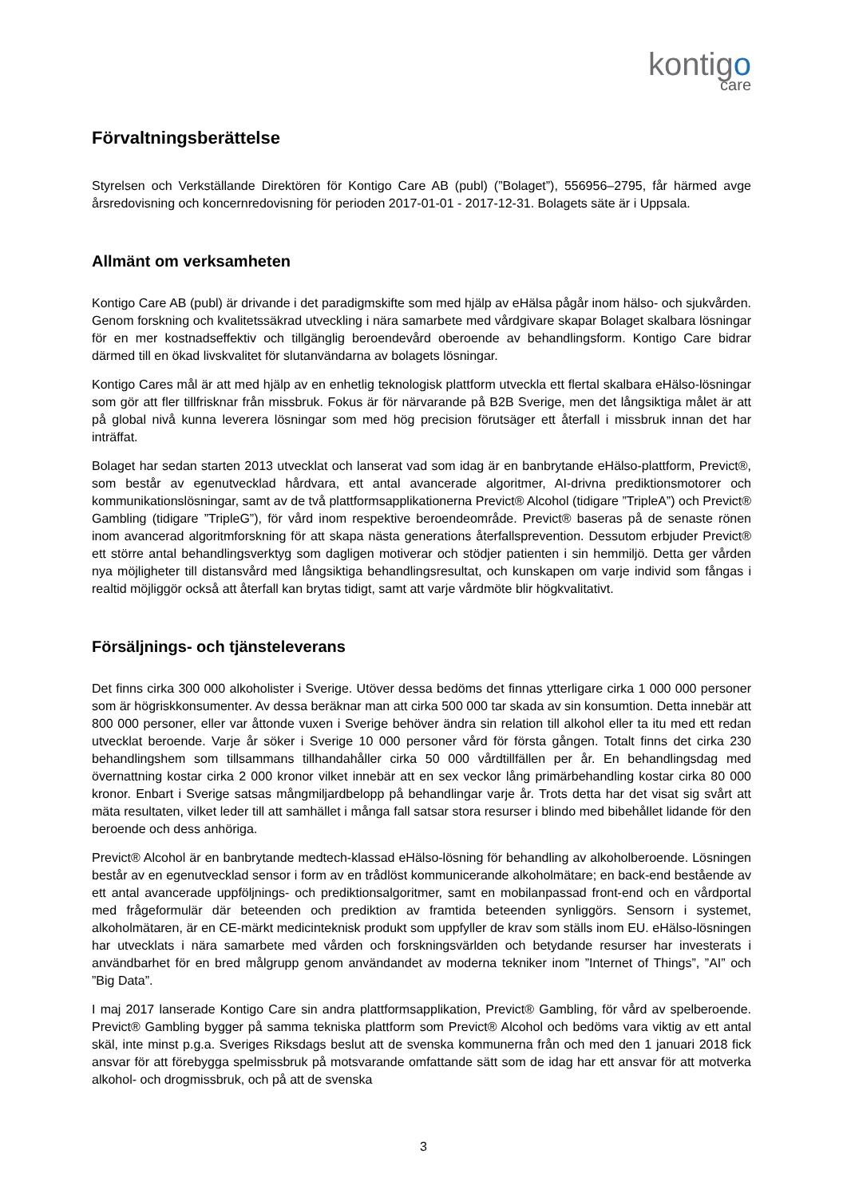kontigo
care
Förvaltningsberättelse
Styrelsen och Verkställande Direktören för Kontigo Care AB (publ) (”Bolaget”), 556956–2795, får härmed avge årsredovisning och koncernredovisning för perioden 2017-01-01 - 2017-12-31. Bolagets säte är i Uppsala.
Allmänt om verksamheten
Kontigo Care AB (publ) är drivande i det paradigmskifte som med hjälp av eHälsa pågår inom hälso- och sjukvården. Genom forskning och kvalitetssäkrad utveckling i nära samarbete med vårdgivare skapar Bolaget skalbara lösningar för en mer kostnadseffektiv och tillgänglig beroendevård oberoende av behandlingsform. Kontigo Care bidrar därmed till en ökad livskvalitet för slutanvändarna av bolagets lösningar.
Kontigo Cares mål är att med hjälp av en enhetlig teknologisk plattform utveckla ett flertal skalbara eHälso-lösningar som gör att fler tillfrisknar från missbruk. Fokus är för närvarande på B2B Sverige, men det långsiktiga målet är att på global nivå kunna leverera lösningar som med hög precision förutsäger ett återfall i missbruk innan det har inträffat.
Bolaget har sedan starten 2013 utvecklat och lanserat vad som idag är en banbrytande eHälso-plattform, Previct®, som består av egenutvecklad hårdvara, ett antal avancerade algoritmer, AI-drivna prediktionsmotorer och kommunikationslösningar, samt av de två plattformsapplikationerna Previct® Alcohol (tidigare ”TripleA”) och Previct® Gambling (tidigare ”TripleG”), för vård inom respektive beroendeområde. Previct® baseras på de senaste rönen inom avancerad algoritmforskning för att skapa nästa generations återfallsprevention. Dessutom erbjuder Previct® ett större antal behandlingsverktyg som dagligen motiverar och stödjer patienten i sin hemmiljö. Detta ger vården nya möjligheter till distansvård med långsiktiga behandlingsresultat, och kunskapen om varje individ som fångas i realtid möjliggör också att återfall kan brytas tidigt, samt att varje vårdmöte blir högkvalitativt.
Försäljnings- och tjänsteleverans
Det finns cirka 300 000 alkoholister i Sverige. Utöver dessa bedöms det finnas ytterligare cirka 1 000 000 personer som är högriskkonsumenter. Av dessa beräknar man att cirka 500 000 tar skada av sin konsumtion. Detta innebär att 800 000 personer, eller var åttonde vuxen i Sverige behöver ändra sin relation till alkohol eller ta itu med ett redan utvecklat beroende. Varje år söker i Sverige 10 000 personer vård för första gången. Totalt finns det cirka 230 behandlingshem som tillsammans tillhandahåller cirka 50 000 vårdtillfällen per år. En behandlingsdag med övernattning kostar cirka 2 000 kronor vilket innebär att en sex veckor lång primärbehandling kostar cirka 80 000 kronor. Enbart i Sverige satsas mångmiljardbelopp på behandlingar varje år. Trots detta har det visat sig svårt att mäta resultaten, vilket leder till att samhället i många fall satsar stora resurser i blindo med bibehållet lidande för den beroende och dess anhöriga.
Previct® Alcohol är en banbrytande medtech-klassad eHälso-lösning för behandling av alkoholberoende. Lösningen består av en egenutvecklad sensor i form av en trådlöst kommunicerande alkoholmätare; en back-end bestående av ett antal avancerade uppföljnings- och prediktionsalgoritmer, samt en mobilanpassad front-end och en vårdportal med frågeformulär där beteenden och prediktion av framtida beteenden synliggörs. Sensorn i systemet, alkoholmätaren, är en CE-märkt medicinteknisk produkt som uppfyller de krav som ställs inom EU. eHälso-lösningen har utvecklats i nära samarbete med vården och forskningsvärlden och betydande resurser har investerats i användbarhet för en bred målgrupp genom användandet av moderna tekniker inom ”Internet of Things”, ”AI” och ”Big Data”.
I maj 2017 lanserade Kontigo Care sin andra plattformsapplikation, Previct® Gambling, för vård av spelberoende. Previct® Gambling bygger på samma tekniska plattform som Previct® Alcohol och bedöms vara viktig av ett antal skäl, inte minst p.g.a. Sveriges Riksdags beslut att de svenska kommunerna från och med den 1 januari 2018 fick ansvar för att förebygga spelmissbruk på motsvarande omfattande sätt som de idag har ett ansvar för att motverka alkohol- och drogmissbruk, och på att de svenska
3